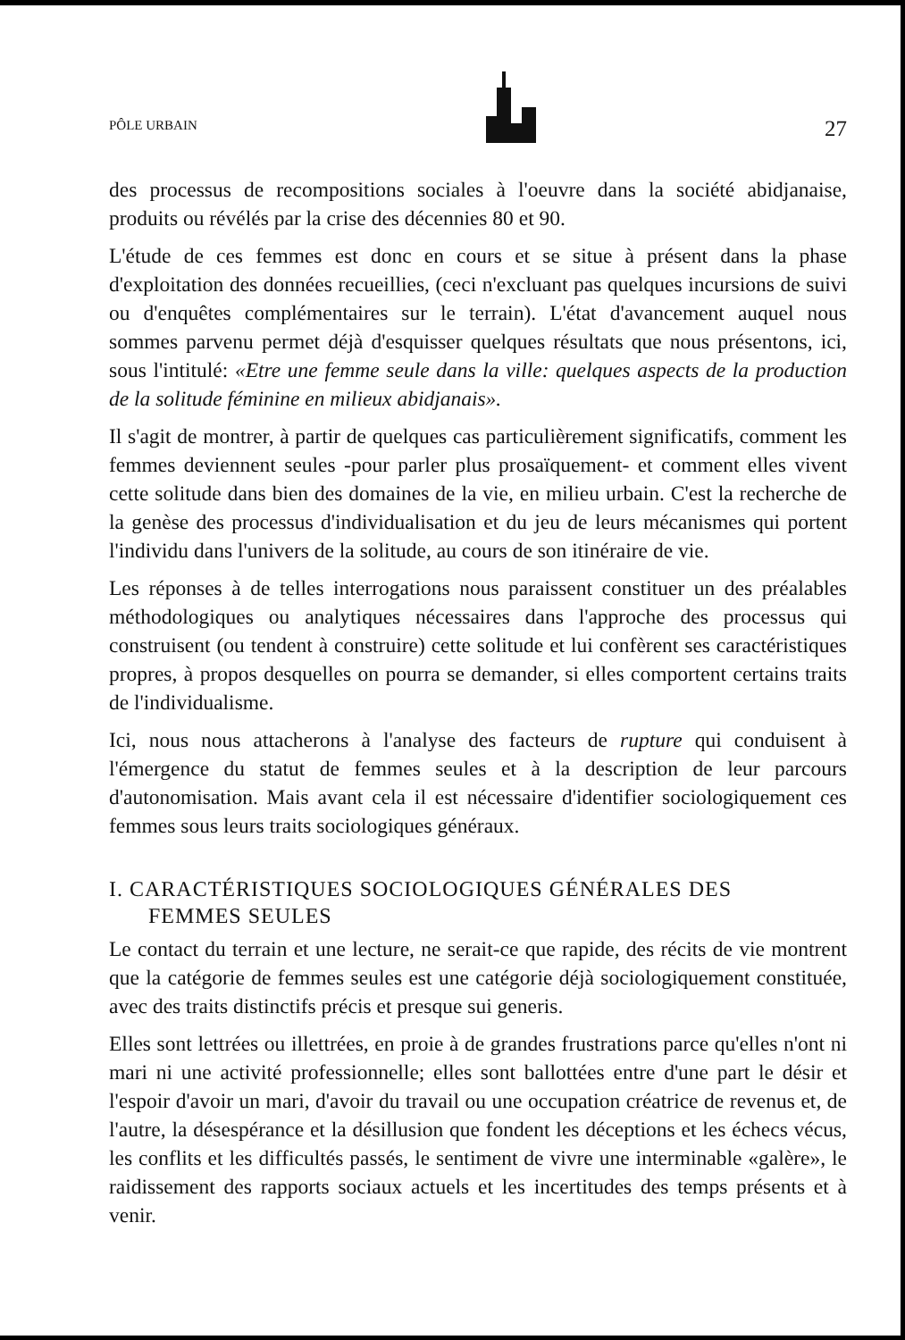PÔLE URBAIN
27
des processus de recompositions sociales à l'oeuvre dans la société abidjanaise, produits ou révélés par la crise des décennies 80 et 90.
L'étude de ces femmes est donc en cours et se situe à présent dans la phase d'exploitation des données recueillies, (ceci n'excluant pas quelques incursions de suivi ou d'enquêtes complémentaires sur le terrain). L'état d'avancement auquel nous sommes parvenu permet déjà d'esquisser quelques résultats que nous présentons, ici, sous l'intitulé: «Etre une femme seule dans la ville: quelques aspects de la production de la solitude féminine en milieux abidjanais».
Il s'agit de montrer, à partir de quelques cas particulièrement significatifs, comment les femmes deviennent seules -pour parler plus prosaïquement- et comment elles vivent cette solitude dans bien des domaines de la vie, en milieu urbain. C'est la recherche de la genèse des processus d'individualisation et du jeu de leurs mécanismes qui portent l'individu dans l'univers de la solitude, au cours de son itinéraire de vie.
Les réponses à de telles interrogations nous paraissent constituer un des préalables méthodologiques ou analytiques nécessaires dans l'approche des processus qui construisent (ou tendent à construire) cette solitude et lui confèrent ses caractéristiques propres, à propos desquelles on pourra se demander, si elles comportent certains traits de l'individualisme.
Ici, nous nous attacherons à l'analyse des facteurs de rupture qui conduisent à l'émergence du statut de femmes seules et à la description de leur parcours d'autonomisation. Mais avant cela il est nécessaire d'identifier sociologiquement ces femmes sous leurs traits sociologiques généraux.
I. CARACTÉRISTIQUES SOCIOLOGIQUES GÉNÉRALES DES
FEMMES SEULES
Le contact du terrain et une lecture, ne serait-ce que rapide, des récits de vie montrent que la catégorie de femmes seules est une catégorie déjà sociologiquement constituée, avec des traits distinctifs précis et presque sui generis.
Elles sont lettrées ou illettrées, en proie à de grandes frustrations parce qu'elles n'ont ni mari ni une activité professionnelle; elles sont ballottées entre d'une part le désir et l'espoir d'avoir un mari, d'avoir du travail ou une occupation créatrice de revenus et, de l'autre, la désespérance et la désillusion que fondent les déceptions et les échecs vécus, les conflits et les difficultés passés, le sentiment de vivre une interminable «galère», le raidissement des rapports sociaux actuels et les incertitudes des temps présents et à venir.